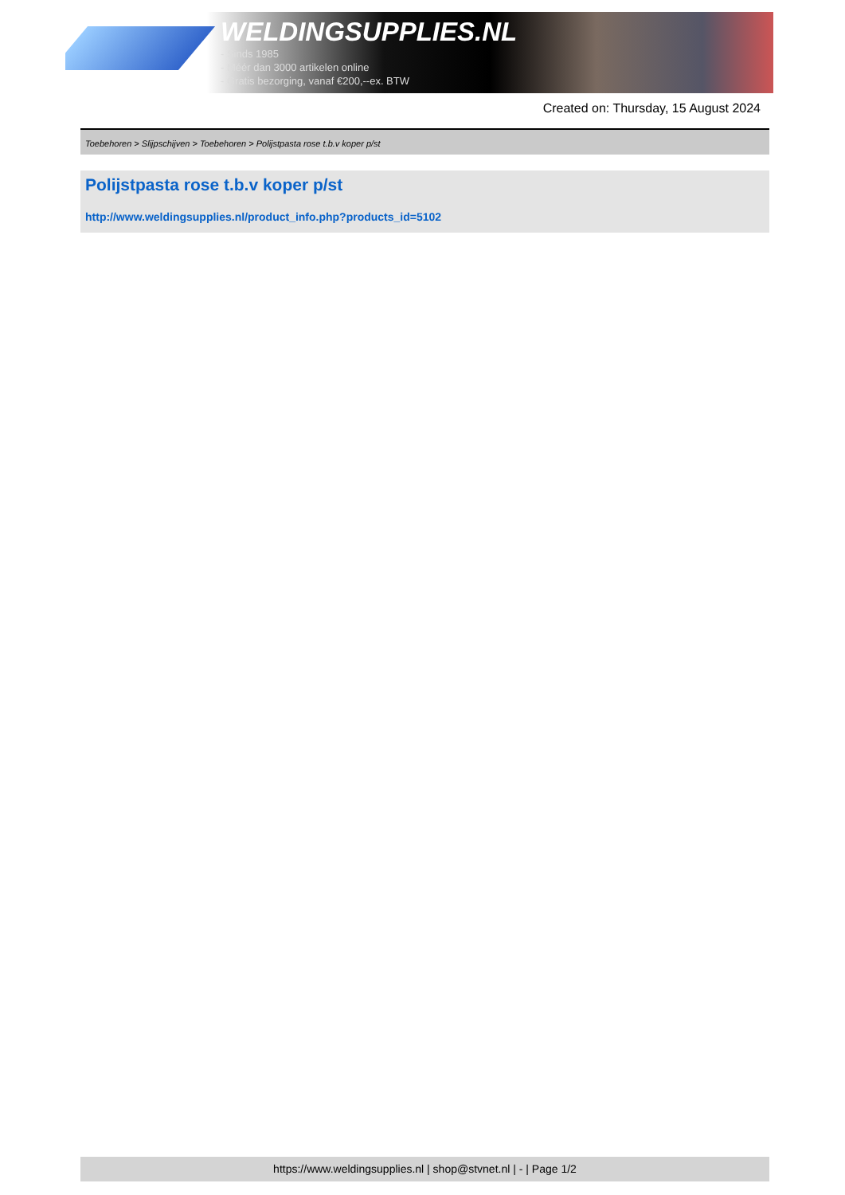WELDINGSUPPLIES.NL
- Sinds 1985
- Méér dan 3000 artikelen online
- Gratis bezorging, vanaf €200,--ex. BTW
Created on: Thursday, 15 August 2024
Toebehoren > Slijpschijven > Toebehoren > Polijstpasta rose t.b.v koper p/st
Polijstpasta rose t.b.v koper p/st
http://www.weldingsupplies.nl/product_info.php?products_id=5102
https://www.weldingsupplies.nl | shop@stvnet.nl | - | Page 1/2